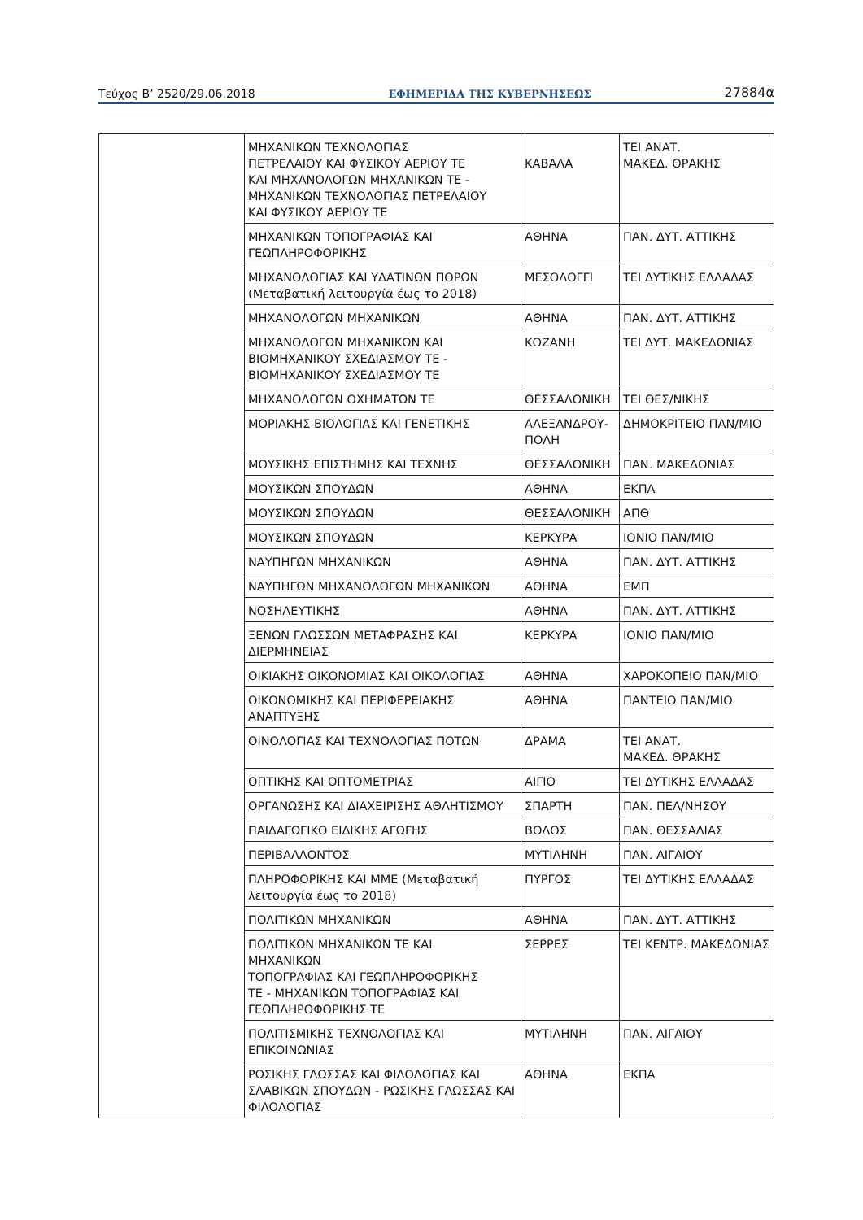Τεύχος Β’ 2520/29.06.2018 ΕΦΗΜΕΡΙΔΑ ΤΗΣ ΚΥΒΕΡΝΗΣΕΩΣ 27884α
| | ΜΗΧΑΝΙΚΩΝ ΤΕΧΝΟΛΟΓΙΑΣ ΠΕΤΡΕΛΑΙΟΥ ΚΑΙ ΦΥΣΙΚΟΥ ΑΕΡΙΟΥ ΤΕ ΚΑΙ ΜΗΧΑΝΟΛΟΓΩΝ ΜΗΧΑΝΙΚΩΝ ΤΕ - ΜΗΧΑΝΙΚΩΝ ΤΕΧΝΟΛΟΓΙΑΣ ΠΕΤΡΕΛΑΙΟΥ ΚΑΙ ΦΥΣΙΚΟΥ ΑΕΡΙΟΥ ΤΕ | ΚΑΒΑΛΑ | ΤΕΙ ΑΝΑΤ. ΜΑΚΕΔ. ΘΡΑΚΗΣ |
| | ΜΗΧΑΝΙΚΩΝ ΤΟΠΟΓΡΑΦΙΑΣ ΚΑΙ ΓΕΩΠΛΗΡΟΦΟΡΙΚΗΣ | ΑΘΗΝΑ | ΠΑΝ. ΔΥΤ. ΑΤΤΙΚΗΣ |
| | ΜΗΧΑΝΟΛΟΓΙΑΣ ΚΑΙ ΥΔΑΤΙΝΩΝ ΠΟΡΩΝ (Μεταβατική λειτουργία έως το 2018) | ΜΕΣΟΛΟΓΓΙ | ΤΕΙ ΔΥΤΙΚΗΣ ΕΛΛΑΔΑΣ |
| | ΜΗΧΑΝΟΛΟΓΩΝ ΜΗΧΑΝΙΚΩΝ | ΑΘΗΝΑ | ΠΑΝ. ΔΥΤ. ΑΤΤΙΚΗΣ |
| | ΜΗΧΑΝΟΛΟΓΩΝ ΜΗΧΑΝΙΚΩΝ ΚΑΙ ΒΙΟΜΗΧΑΝΙΚΟΥ ΣΧΕΔΙΑΣΜΟΥ ΤΕ - ΒΙΟΜΗΧΑΝΙΚΟΥ ΣΧΕΔΙΑΣΜΟΥ ΤΕ | ΚΟΖΑΝΗ | ΤΕΙ ΔΥΤ. ΜΑΚΕΔΟΝΙΑΣ |
| | ΜΗΧΑΝΟΛΟΓΩΝ ΟΧΗΜΑΤΩΝ ΤΕ | ΘΕΣΣΑΛΟΝΙΚΗ | ΤΕΙ ΘΕΣ/ΝΙΚΗΣ |
| | ΜΟΡΙΑΚΗΣ ΒΙΟΛΟΓΙΑΣ ΚΑΙ ΓΕΝΕΤΙΚΗΣ | ΑΛΕΞΑΝΔΡΟΥ-ΠΟΛΗ | ΔΗΜΟΚΡΙΤΕΙΟ ΠΑΝ/ΜΙΟ |
| | ΜΟΥΣΙΚΗΣ ΕΠΙΣΤΗΜΗΣ ΚΑΙ ΤΕΧΝΗΣ | ΘΕΣΣΑΛΟΝΙΚΗ | ΠΑΝ. ΜΑΚΕΔΟΝΙΑΣ |
| | ΜΟΥΣΙΚΩΝ ΣΠΟΥΔΩΝ | ΑΘΗΝΑ | ΕΚΠΑ |
| | ΜΟΥΣΙΚΩΝ ΣΠΟΥΔΩΝ | ΘΕΣΣΑΛΟΝΙΚΗ | ΑΠΘ |
| | ΜΟΥΣΙΚΩΝ ΣΠΟΥΔΩΝ | ΚΕΡΚΥΡΑ | ΙΟΝΙΟ ΠΑΝ/ΜΙΟ |
| | ΝΑΥΠΗΓΩΝ ΜΗΧΑΝΙΚΩΝ | ΑΘΗΝΑ | ΠΑΝ. ΔΥΤ. ΑΤΤΙΚΗΣ |
| | ΝΑΥΠΗΓΩΝ ΜΗΧΑΝΟΛΟΓΩΝ ΜΗΧΑΝΙΚΩΝ | ΑΘΗΝΑ | ΕΜΠ |
| | ΝΟΣΗΛΕΥΤΙΚΗΣ | ΑΘΗΝΑ | ΠΑΝ. ΔΥΤ. ΑΤΤΙΚΗΣ |
| | ΞΕΝΩΝ ΓΛΩΣΣΩΝ ΜΕΤΑΦΡΑΣΗΣ ΚΑΙ ΔΙΕΡΜΗΝΕΙΑΣ | ΚΕΡΚΥΡΑ | ΙΟΝΙΟ ΠΑΝ/ΜΙΟ |
| | ΟΙΚΙΑΚΗΣ ΟΙΚΟΝΟΜΙΑΣ ΚΑΙ ΟΙΚΟΛΟΓΙΑΣ | ΑΘΗΝΑ | ΧΑΡΟΚΟΠΕΙΟ ΠΑΝ/ΜΙΟ |
| | ΟΙΚΟΝΟΜΙΚΗΣ ΚΑΙ ΠΕΡΙΦΕΡΕΙΑΚΗΣ ΑΝΑΠΤΥΞΗΣ | ΑΘΗΝΑ | ΠΑΝΤΕΙΟ ΠΑΝ/ΜΙΟ |
| | ΟΙΝΟΛΟΓΙΑΣ ΚΑΙ ΤΕΧΝΟΛΟΓΙΑΣ ΠΟΤΩΝ | ΔΡΑΜΑ | ΤΕΙ ΑΝΑΤ. ΜΑΚΕΔ. ΘΡΑΚΗΣ |
| | ΟΠΤΙΚΗΣ ΚΑΙ ΟΠΤΟΜΕΤΡΙΑΣ | ΑΙΓΙΟ | ΤΕΙ ΔΥΤΙΚΗΣ ΕΛΛΑΔΑΣ |
| | ΟΡΓΑΝΩΣΗΣ ΚΑΙ ΔΙΑΧΕΙΡΙΣΗΣ ΑΘΛΗΤΙΣΜΟΥ | ΣΠΑΡΤΗ | ΠΑΝ. ΠΕΛ/ΝΗΣΟΥ |
| | ΠΑΙΔΑΓΩΓΙΚΟ ΕΙΔΙΚΗΣ ΑΓΩΓΗΣ | ΒΟΛΟΣ | ΠΑΝ. ΘΕΣΣΑΛΙΑΣ |
| | ΠΕΡΙΒΑΛΛΟΝΤΟΣ | ΜΥΤΙΛΗΝΗ | ΠΑΝ. ΑΙΓΑΙΟΥ |
| | ΠΛΗΡΟΦΟΡΙΚΗΣ ΚΑΙ ΜΜΕ (Μεταβατική λειτουργία έως το 2018) | ΠΥΡΓΟΣ | ΤΕΙ ΔΥΤΙΚΗΣ ΕΛΛΑΔΑΣ |
| | ΠΟΛΙΤΙΚΩΝ ΜΗΧΑΝΙΚΩΝ | ΑΘΗΝΑ | ΠΑΝ. ΔΥΤ. ΑΤΤΙΚΗΣ |
| | ΠΟΛΙΤΙΚΩΝ ΜΗΧΑΝΙΚΩΝ ΤΕ ΚΑΙ ΜΗΧΑΝΙΚΩΝ ΤΟΠΟΓΡΑΦΙΑΣ ΚΑΙ ΓΕΩΠΛΗΡΟΦΟΡΙΚΗΣ ΤΕ - ΜΗΧΑΝΙΚΩΝ ΤΟΠΟΓΡΑΦΙΑΣ ΚΑΙ ΓΕΩΠΛΗΡΟΦΟΡΙΚΗΣ ΤΕ | ΣΕΡΡΕΣ | ΤΕΙ ΚΕΝΤΡ. ΜΑΚΕΔΟΝΙΑΣ |
| | ΠΟΛΙΤΙΣΜΙΚΗΣ ΤΕΧΝΟΛΟΓΙΑΣ ΚΑΙ ΕΠΙΚΟΙΝΩΝΙΑΣ | ΜΥΤΙΛΗΝΗ | ΠΑΝ. ΑΙΓΑΙΟΥ |
| | ΡΩΣΙΚΗΣ ΓΛΩΣΣΑΣ ΚΑΙ ΦΙΛΟΛΟΓΙΑΣ ΚΑΙ ΣΛΑΒΙΚΩΝ ΣΠΟΥΔΩΝ - ΡΩΣΙΚΗΣ ΓΛΩΣΣΑΣ ΚΑΙ ΦΙΛΟΛΟΓΙΑΣ | ΑΘΗΝΑ | ΕΚΠΑ |